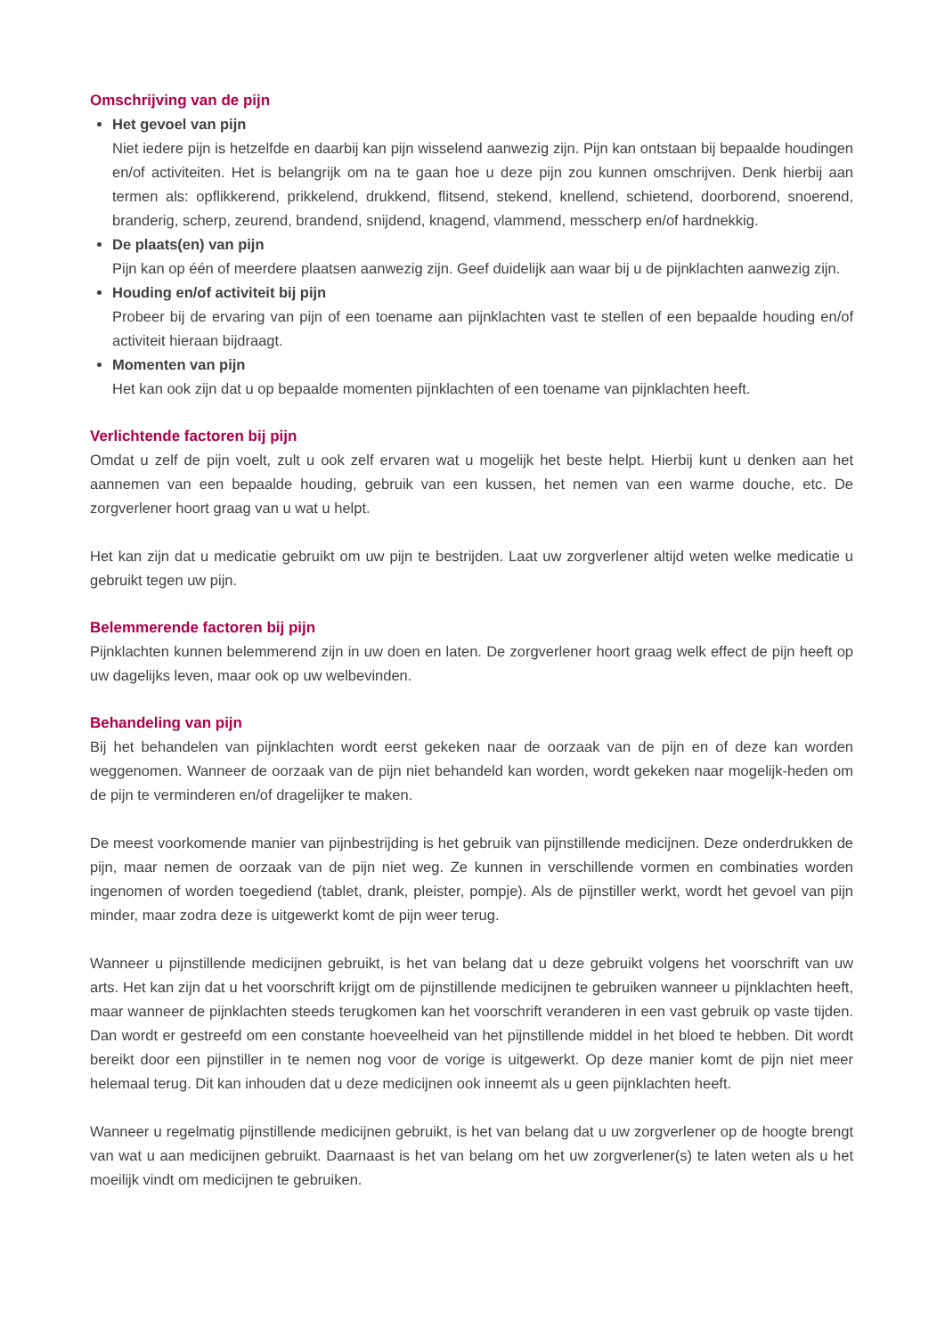Omschrijving van de pijn
Het gevoel van pijn
Niet iedere pijn is hetzelfde en daarbij kan pijn wisselend aanwezig zijn. Pijn kan ontstaan bij bepaalde houdingen en/of activiteiten. Het is belangrijk om na te gaan hoe u deze pijn zou kunnen omschrijven. Denk hierbij aan termen als: opflikkerend, prikkelend, drukkend, flitsend, stekend, knellend, schietend, doorborend, snoerend, branderig, scherp, zeurend, brandend, snijdend, knagend, vlammend, messcherp en/of hardnekkig.
De plaats(en) van pijn
Pijn kan op één of meerdere plaatsen aanwezig zijn. Geef duidelijk aan waar bij u de pijnklachten aanwezig zijn.
Houding en/of activiteit bij pijn
Probeer bij de ervaring van pijn of een toename aan pijnklachten vast te stellen of een bepaalde houding en/of activiteit hieraan bijdraagt.
Momenten van pijn
Het kan ook zijn dat u op bepaalde momenten pijnklachten of een toename van pijnklachten heeft.
Verlichtende factoren bij pijn
Omdat u zelf de pijn voelt, zult u ook zelf ervaren wat u mogelijk het beste helpt. Hierbij kunt u denken aan het aannemen van een bepaalde houding, gebruik van een kussen, het nemen van een warme douche, etc. De zorgverlener hoort graag van u wat u helpt.
Het kan zijn dat u medicatie gebruikt om uw pijn te bestrijden. Laat uw zorgverlener altijd weten welke medicatie u gebruikt tegen uw pijn.
Belemmerende factoren bij pijn
Pijnklachten kunnen belemmerend zijn in uw doen en laten. De zorgverlener hoort graag welk effect de pijn heeft op uw dagelijks leven, maar ook op uw welbevinden.
Behandeling van pijn
Bij het behandelen van pijnklachten wordt eerst gekeken naar de oorzaak van de pijn en of deze kan worden weggenomen. Wanneer de oorzaak van de pijn niet behandeld kan worden, wordt gekeken naar mogelijk-heden om de pijn te verminderen en/of dragelijker te maken.
De meest voorkomende manier van pijnbestrijding is het gebruik van pijnstillende medicijnen. Deze onderdrukken de pijn, maar nemen de oorzaak van de pijn niet weg. Ze kunnen in verschillende vormen en combinaties worden ingenomen of worden toegediend (tablet, drank, pleister, pompje). Als de pijnstiller werkt, wordt het gevoel van pijn minder, maar zodra deze is uitgewerkt komt de pijn weer terug.
Wanneer u pijnstillende medicijnen gebruikt, is het van belang dat u deze gebruikt volgens het voorschrift van uw arts. Het kan zijn dat u het voorschrift krijgt om de pijnstillende medicijnen te gebruiken wanneer u pijnklachten heeft, maar wanneer de pijnklachten steeds terugkomen kan het voorschrift veranderen in een vast gebruik op vaste tijden. Dan wordt er gestreefd om een constante hoeveelheid van het pijnstillende middel in het bloed te hebben. Dit wordt bereikt door een pijnstiller in te nemen nog voor de vorige is uitgewerkt. Op deze manier komt de pijn niet meer helemaal terug. Dit kan inhouden dat u deze medicijnen ook inneemt als u geen pijnklachten heeft.
Wanneer u regelmatig pijnstillende medicijnen gebruikt, is het van belang dat u uw zorgverlener op de hoogte brengt van wat u aan medicijnen gebruikt. Daarnaast is het van belang om het uw zorgverlener(s) te laten weten als u het moeilijk vindt om medicijnen te gebruiken.